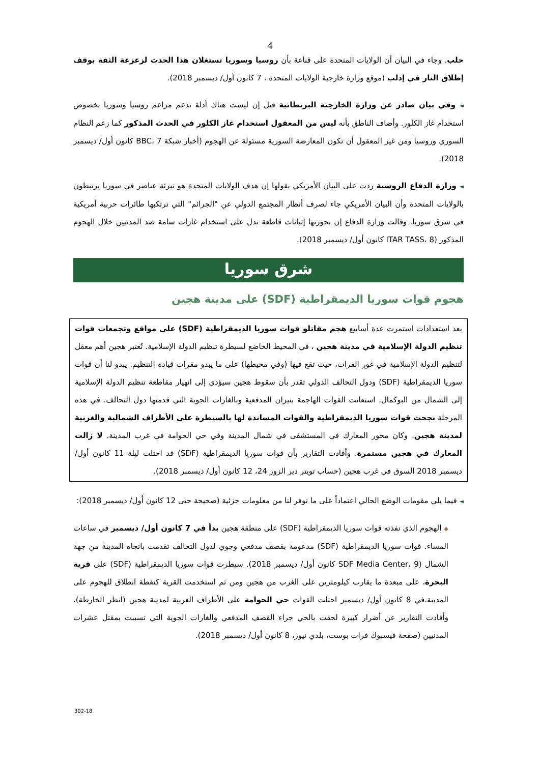4
حلب. وجاء في البيان أن الولايات المتحدة على قناعة بأن روسيا وسوريا تستغلان هذا الحدث لزعزعة الثقة بوقف إطلاق النار في إدلب (موقع وزارة خارجية الولايات المتحدة ، 7 كانون أول/ ديسمبر 2018).
◄ وفي بيان صادر عن وزارة الخارجية البريطانية قيل إن ليست هناك أدلة تدعم مزاعم روسيا وسوريا بخصوص استخدام غاز الكلور. وأضاف الناطق بأنه ليس من المعقول استخدام غاز الكلور في الحدث المذكور كما زعم النظام السوري وروسيا ومن غير المعقول أن تكون المعارضة السورية مسئولة عن الهجوم (أخبار شبكة BBC، 7 كانون أول/ ديسمبر 2018).
◄ وزارة الدفاع الروسية ردت على البيان الأمريكي بقولها إن هدف الولايات المتحدة هو تبرئة عناصر في سوريا يرتبطون بالولايات المتحدة وأن البيان الأمريكي جاء لصرف أنظار المجتمع الدولي عن "الجرائم" التي ترتكبها طائرات حربية أمريكية في شرق سوريا. وقالت وزارة الدفاع إن بحوزتها إثباتات قاطعة تدل على استخدام غازات سامة ضد المدنيين خلال الهجوم المذكور (ITAR TASS، 8 كانون أول/ ديسمبر 2018).
شرق سوريا
هجوم قوات سوريا الديمقراطية (SDF) على مدينة هجين
بعد استعدادات استمرت عدة أسابيع هجم مقاتلو قوات سوريا الديمقراطية (SDF) على مواقع وتجمعات قوات تنظيم الدولة الإسلامية في مدينة هجين ، في المحيط الخاضع لسيطرة تنظيم الدولة الإسلامية. تُعتبر هجين أهم معقل لتنظيم الدولة الإسلامية في غور الفرات، حيث تقع فيها (وفي محيطها) على ما يبدو مقرات قيادة التنظيم. يبدو لنا أن قوات سوريا الديمقراطية (SDF) ودول التحالف الدولي تقدر بأن سقوط هجين سيؤدي إلى انهيار مقاطعة تنظيم الدولة الإسلامية إلى الشمال من البوكمال. استعانت القوات الهاجمة بنيران المدفعية وبالغارات الجوية التي قدمتها دول التحالف. في هذه المرحلة نجحت قوات سوريا الديمقراطية والقوات المساندة لها بالسيطرة على الأطراف الشمالية والغربية لمدينة هجين. وكان محور المعارك في المستشفى في شمال المدينة وفي حي الحوامة في غرب المدينة. لا زالت المعارك في هجين مستمرة. وأفادت التقارير بأن قوات سوريا الديمقراطية (SDF) قد احتلت ليلة 11 كانون أول/ ديسمبر 2018 السوق في غرب هجين (حساب تويتر دير الزور 24، 12 كانون أول/ ديسمبر 2018).
◄ فيما يلي مقومات الوضع الحالي اعتماداً على ما توفر لنا من معلومات جزئية (صحيحة حتى 12 كانون أول/ ديسمبر 2018):
◆ الهجوم الذي نفذته قوات سوريا الديمقراطية (SDF) على منطقة هجين بدأ في 7 كانون أول/ ديسمبر في ساعات المساء. قوات سوريا الديمقراطية (SDF) مدعومة بقصف مدفعي وجوي لدول التحالف تقدمت باتجاه المدينة من جهة الشمال (SDF Media Center، 9 كانون أول/ ديسمبر 2018). سيطرت قوات سوريا الديمقراطية (SDF) على قرية البحرة، على مبعدة ما يقارب كيلومترين على الغرب من هجين ومن ثم استخدمت القرية كنقطة انطلاق للهجوم على المدينة.في 8 كانون أول/ ديسمبر احتلت القوات حي الحوامة على الأطراف الغربية لمدينة هجين (انظر الخارطة). وأفادت التقارير عن أضرار كبيرة لحقت بالحي جراء القصف المدفعي والغارات الجوية التي تسببت بمقتل عشرات المدنيين (صفحة فيسبوك فرات بوست، بلدي نيوز، 8 كانون أول/ ديسمبر 2018).
302-18